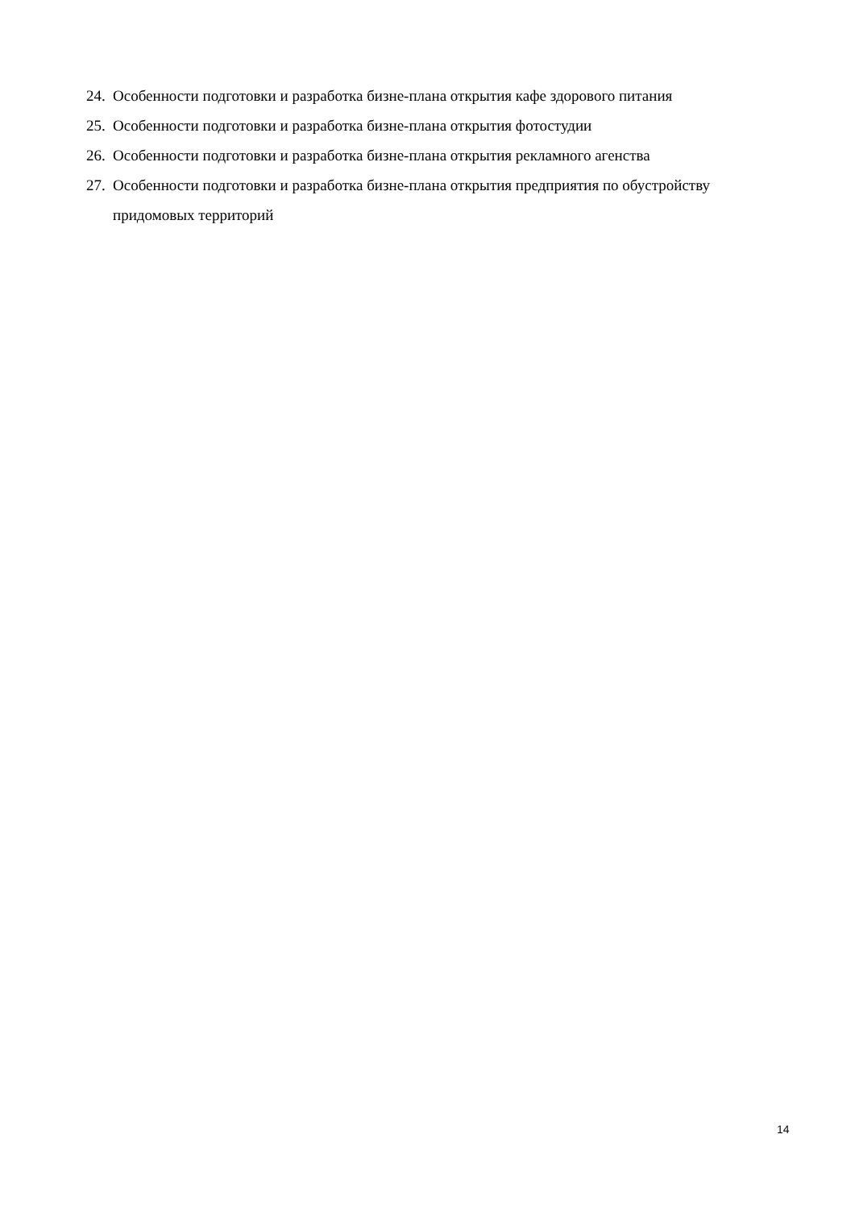24. Особенности подготовки и разработка бизне-плана открытия кафе здорового питания
25. Особенности подготовки и разработка бизне-плана открытия фотостудии
26. Особенности подготовки и разработка бизне-плана открытия рекламного агенства
27. Особенности подготовки и разработка бизне-плана открытия предприятия по обустройству придомовых территорий
14